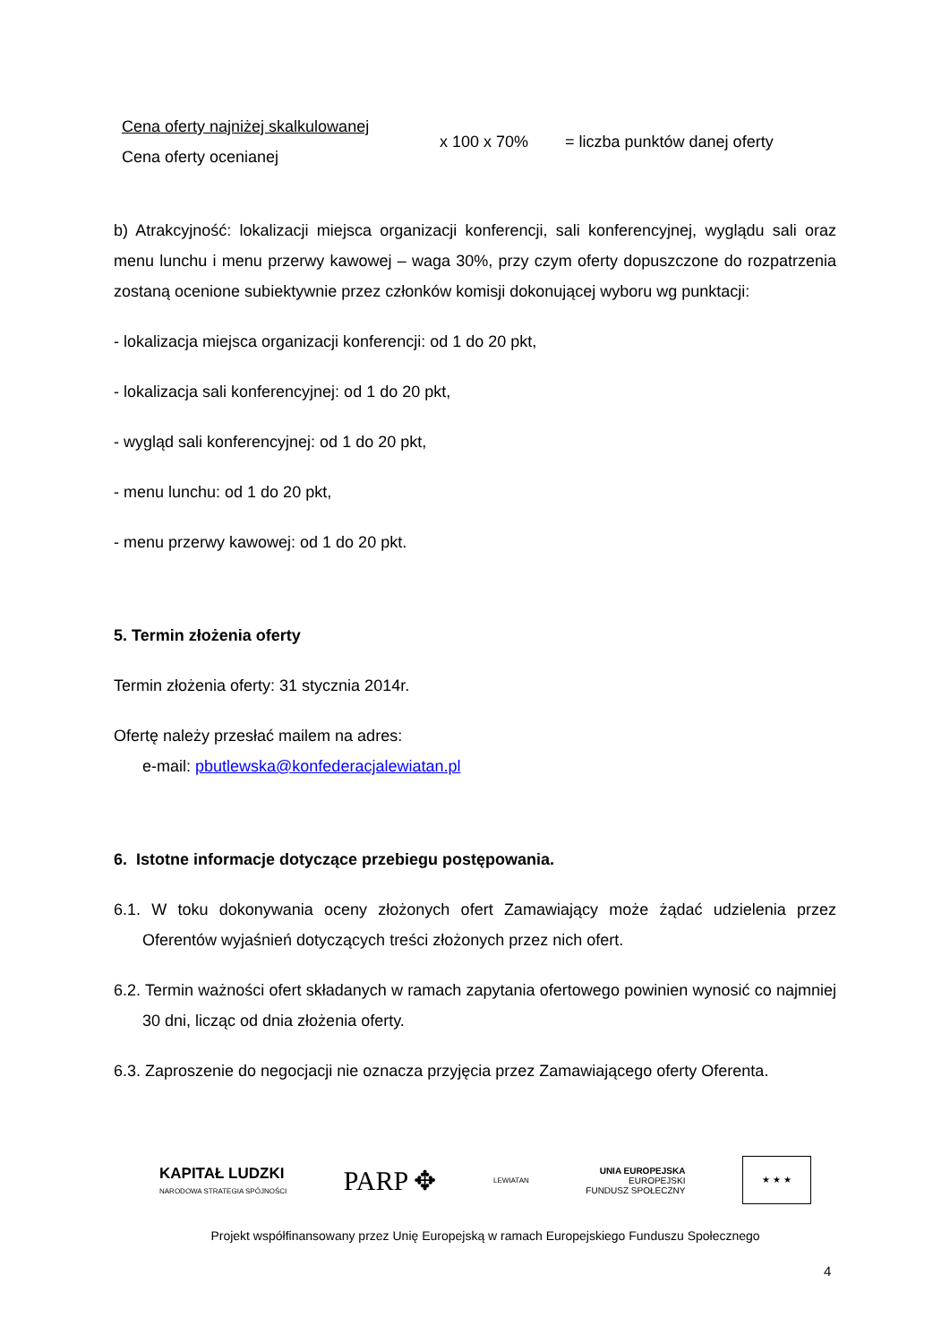Cena oferty najniżej skalkulowanej
Cena oferty ocenianej
x 100 x 70% = liczba punktów danej oferty
b) Atrakcyjność: lokalizacji miejsca organizacji konferencji, sali konferencyjnej, wyglądu sali oraz menu lunchu i menu przerwy kawowej – waga 30%, przy czym oferty dopuszczone do rozpatrzenia zostaną ocenione subiektywnie przez członków komisji dokonującej wyboru wg punktacji:
- lokalizacja miejsca organizacji konferencji: od 1 do 20 pkt,
- lokalizacja sali konferencyjnej: od 1 do 20 pkt,
- wygląd sali konferencyjnej: od 1 do 20 pkt,
- menu lunchu: od 1 do 20 pkt,
- menu przerwy kawowej: od 1 do 20 pkt.
5. Termin złożenia oferty
Termin złożenia oferty: 31 stycznia 2014r.
Ofertę należy przesłać mailem na adres:
e-mail: pbutlewska@konfederacjalewiatan.pl
6. Istotne informacje dotyczące przebiegu postępowania.
6.1. W toku dokonywania oceny złożonych ofert Zamawiający może żądać udzielenia przez Oferentów wyjaśnień dotyczących treści złożonych przez nich ofert.
6.2. Termin ważności ofert składanych w ramach zapytania ofertowego powinien wynosić co najmniej 30 dni, licząc od dnia złożenia oferty.
6.3. Zaproszenie do negocjacji nie oznacza przyjęcia przez Zamawiającego oferty Oferenta.
KAPITAŁ LUDZKI
NARODOWA STRATEGIA SPÓJNOŚCI
PARP ✥
LEWIATAN
UNIA EUROPEJSKA
EUROPEJSKI
FUNDUSZ SPOŁECZNY
★ ★ ★
Projekt współfinansowany przez Unię Europejską w ramach Europejskiego Funduszu Społecznego
4